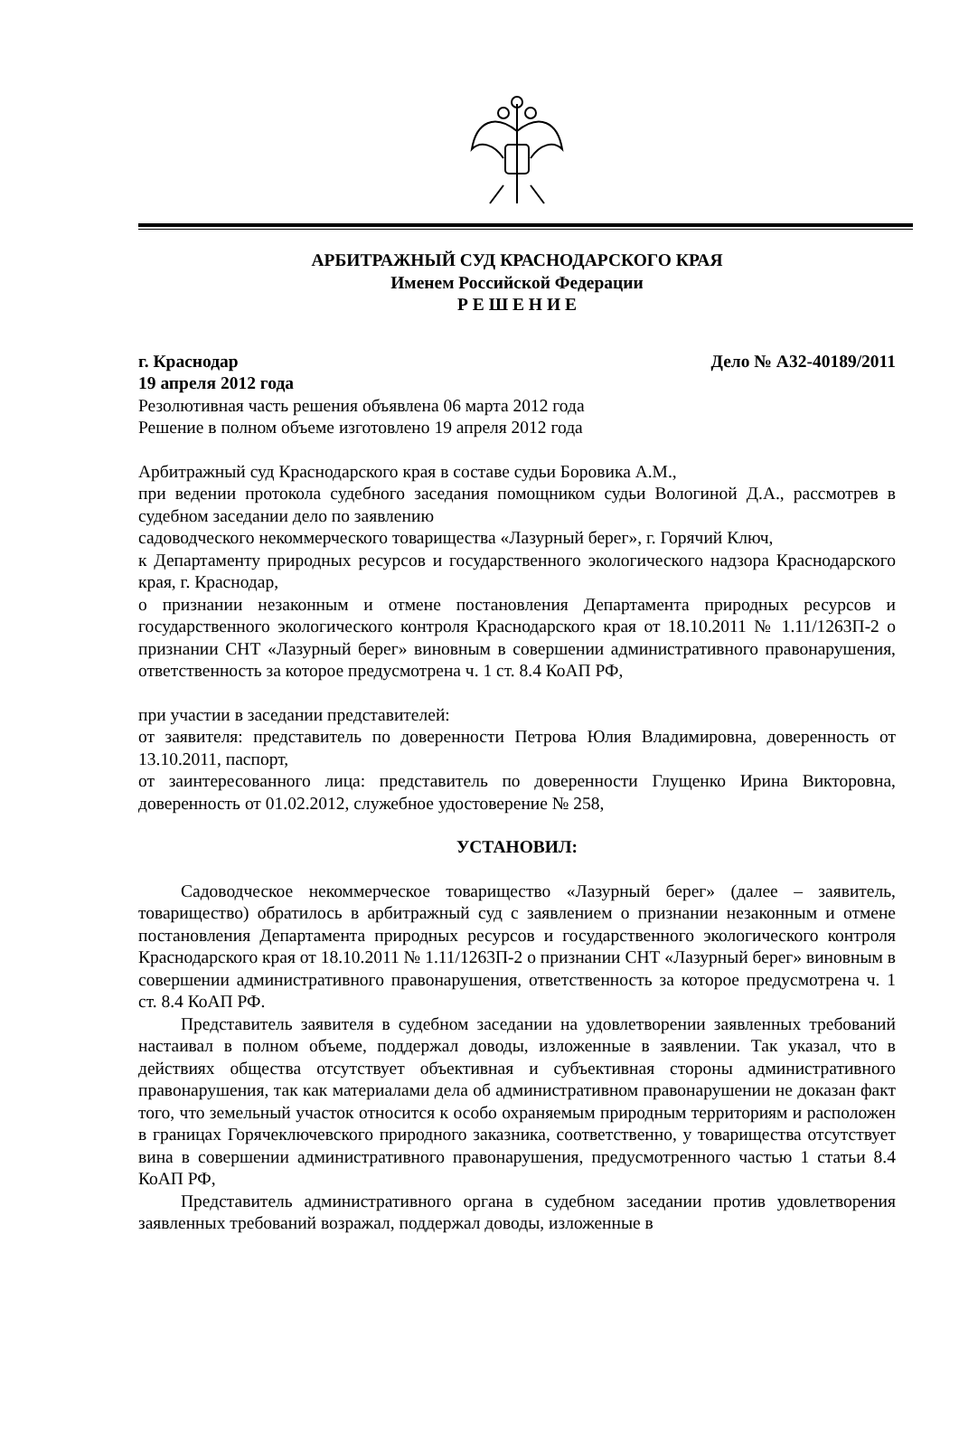АРБИТРАЖНЫЙ СУД КРАСНОДАРСКОГО КРАЯ
Именем Российской Федерации
Р Е Ш Е Н И Е
г. Краснодар Дело № А32-40189/2011
19 апреля 2012 года
Резолютивная часть решения объявлена 06 марта 2012 года
Решение в полном объеме изготовлено 19 апреля 2012 года
Арбитражный суд Краснодарского края в составе судьи Боровика А.М.,
при ведении протокола судебного заседания помощником судьи Вологиной Д.А., рассмотрев в судебном заседании дело по заявлению
садоводческого некоммерческого товарищества «Лазурный берег», г. Горячий Ключ,
к Департаменту природных ресурсов и государственного экологического надзора Краснодарского края, г. Краснодар,
о признании незаконным и отмене постановления Департамента природных ресурсов и государственного экологического контроля Краснодарского края от 18.10.2011 № 1.11/1263П-2 о признании СНТ «Лазурный берег» виновным в совершении административного правонарушения, ответственность за которое предусмотрена ч. 1 ст. 8.4 КоАП РФ,
при участии в заседании представителей:
от заявителя: представитель по доверенности Петрова Юлия Владимировна, доверенность от 13.10.2011, паспорт,
от заинтересованного лица: представитель по доверенности Глущенко Ирина Викторовна, доверенность от 01.02.2012, служебное удостоверение № 258,
УСТАНОВИЛ:
Садоводческое некоммерческое товарищество «Лазурный берег» (далее – заявитель, товарищество) обратилось в арбитражный суд с заявлением о признании незаконным и отмене постановления Департамента природных ресурсов и государственного экологического контроля Краснодарского края от 18.10.2011 № 1.11/1263П-2 о признании СНТ «Лазурный берег» виновным в совершении административного правонарушения, ответственность за которое предусмотрена ч. 1 ст. 8.4 КоАП РФ.
Представитель заявителя в судебном заседании на удовлетворении заявленных требований настаивал в полном объеме, поддержал доводы, изложенные в заявлении. Так указал, что в действиях общества отсутствует объективная и субъективная стороны административного правонарушения, так как материалами дела об административном правонарушении не доказан факт того, что земельный участок относится к особо охраняемым природным территориям и расположен в границах Горячеключевского природного заказника, соответственно, у товарищества отсутствует вина в совершении административного правонарушения, предусмотренного частью 1 статьи 8.4 КоАП РФ,
Представитель административного органа в судебном заседании против удовлетворения заявленных требований возражал, поддержал доводы, изложенные в